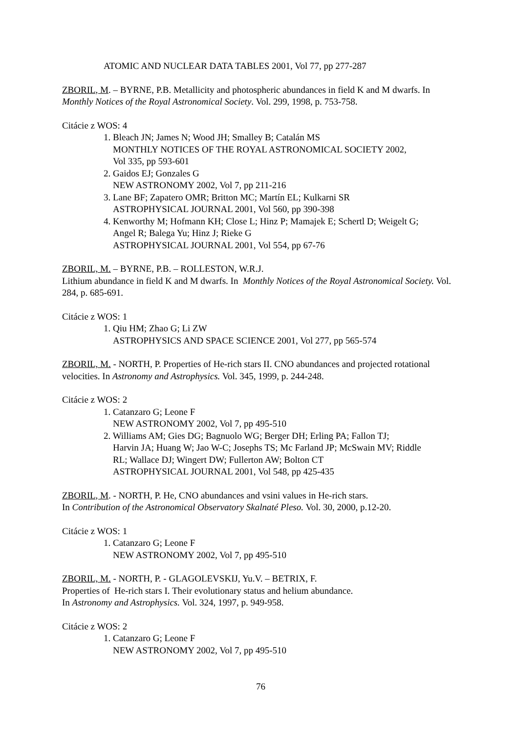ATOMIC AND NUCLEAR DATA TABLES 2001, Vol 77, pp 277-287
ZBORIL, M. – BYRNE, P.B. Metallicity and photospheric abundances in field K and M dwarfs. In Monthly Notices of the Royal Astronomical Society. Vol. 299, 1998, p. 753-758.
Citácie z WOS: 4
1. Bleach JN; James N; Wood JH; Smalley B; Catalán MS
MONTHLY NOTICES OF THE ROYAL ASTRONOMICAL SOCIETY 2002,
Vol 335, pp 593-601
2. Gaidos EJ; Gonzales G
NEW ASTRONOMY 2002, Vol 7, pp 211-216
3. Lane BF; Zapatero OMR; Britton MC; Martín EL; Kulkarni SR
ASTROPHYSICAL JOURNAL 2001, Vol 560, pp 390-398
4. Kenworthy M; Hofmann KH; Close L; Hinz P; Mamajek E; Schertl D; Weigelt G;
Angel R; Balega Yu; Hinz J; Rieke G
ASTROPHYSICAL JOURNAL 2001, Vol 554, pp 67-76
ZBORIL, M. – BYRNE, P.B. – ROLLESTON, W.R.J.
Lithium abundance in field K and M dwarfs. In Monthly Notices of the Royal Astronomical Society. Vol. 284, p. 685-691.
Citácie z WOS: 1
1. Qiu HM; Zhao G; Li ZW
ASTROPHYSICS AND SPACE SCIENCE 2001, Vol 277, pp 565-574
ZBORIL, M. - NORTH, P. Properties of He-rich stars II. CNO abundances and projected rotational velocities. In Astronomy and Astrophysics. Vol. 345, 1999, p. 244-248.
Citácie z WOS: 2
1. Catanzaro G; Leone F
NEW ASTRONOMY 2002, Vol 7, pp 495-510
2. Williams AM; Gies DG; Bagnuolo WG; Berger DH; Erling PA; Fallon TJ;
Harvin JA; Huang W; Jao W-C; Josephs TS; Mc Farland JP; McSwain MV; Riddle
RL; Wallace DJ; Wingert DW; Fullerton AW; Bolton CT
ASTROPHYSICAL JOURNAL 2001, Vol 548, pp 425-435
ZBORIL, M. - NORTH, P. He, CNO abundances and vsini values in He-rich stars.
In Contribution of the Astronomical Observatory Skalnaté Pleso. Vol. 30, 2000, p.12-20.
Citácie z WOS: 1
1. Catanzaro G; Leone F
NEW ASTRONOMY 2002, Vol 7, pp 495-510
ZBORIL, M. - NORTH, P. - GLAGOLEVSKIJ, Yu.V. – BETRIX, F.
Properties of He-rich stars I. Their evolutionary status and helium abundance.
In Astronomy and Astrophysics. Vol. 324, 1997, p. 949-958.
Citácie z WOS: 2
1. Catanzaro G; Leone F
NEW ASTRONOMY 2002, Vol 7, pp 495-510
76